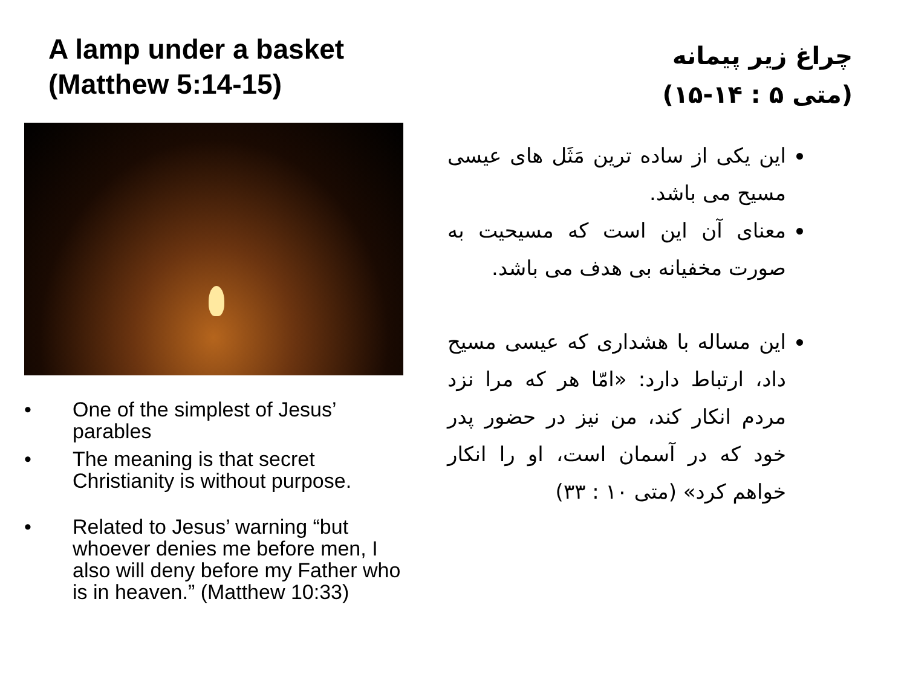A lamp under a basket
(Matthew 5:14-15)
• One of the simplest of Jesus’ parables
• The meaning is that secret Christianity is without purpose.
• Related to Jesus’ warning “but whoever denies me before men, I also will deny before my Father who is in heaven.” (Matthew 10:33)
چراغ زیر پیمانه
(متی ۵ : ۱۴-۱۵)
این یکی از ساده ترین مَثَل های عیسی مسیح می باشد.
معنای آن این است که مسیحیت به صورت مخفیانه بی هدف می باشد.
این مساله با هشداری که عیسی مسیح داد، ارتباط دارد: «امّا هر که مرا نزد مردم انکار کند، من نیز در حضور پدر خود که در آسمان است، او را انکار خواهم کرد» (متی ۱۰ : ۳۳)